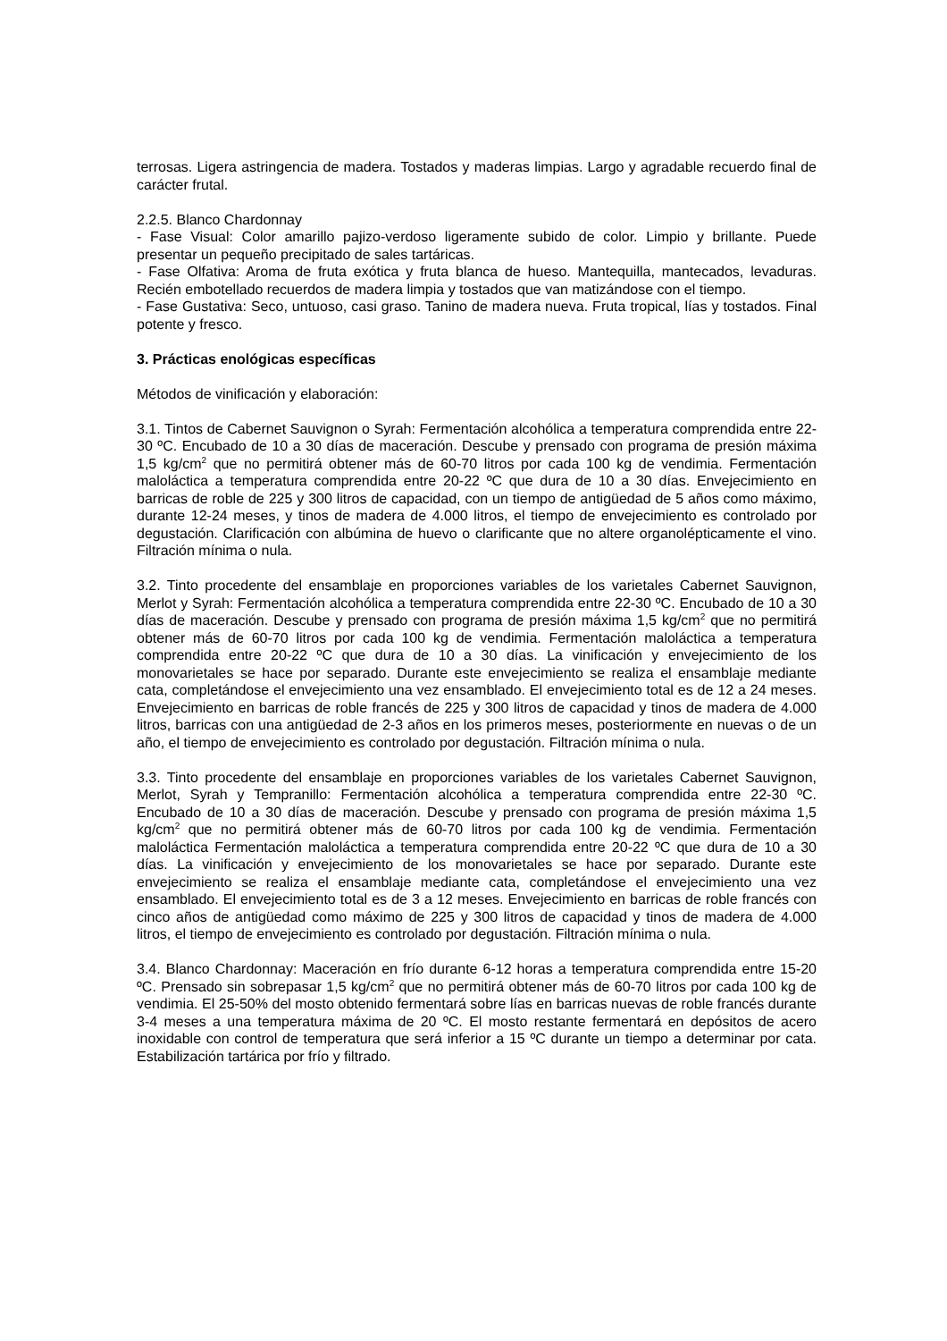terrosas. Ligera astringencia de madera. Tostados y maderas limpias. Largo y agradable recuerdo final de carácter frutal.
2.2.5. Blanco Chardonnay
- Fase Visual: Color amarillo pajizo-verdoso ligeramente subido de color. Limpio y brillante. Puede presentar un pequeño precipitado de sales tartáricas.
- Fase Olfativa: Aroma de fruta exótica y fruta blanca de hueso. Mantequilla, mantecados, levaduras. Recién embotellado recuerdos de madera limpia y tostados que van matizándose con el tiempo.
- Fase Gustativa: Seco, untuoso, casi graso. Tanino de madera nueva. Fruta tropical, lías y tostados. Final potente y fresco.
3. Prácticas enológicas específicas
Métodos de vinificación y elaboración:
3.1. Tintos de Cabernet Sauvignon o Syrah: Fermentación alcohólica a temperatura comprendida entre 22-30 ºC. Encubado de 10 a 30 días de maceración. Descube y prensado con programa de presión máxima 1,5 kg/cm<sup>2</sup> que no permitirá obtener más de 60-70 litros por cada 100 kg de vendimia. Fermentación maloláctica a temperatura comprendida entre 20-22 ºC que dura de 10 a 30 días. Envejecimiento en barricas de roble de 225 y 300 litros de capacidad, con un tiempo de antigüedad de 5 años como máximo, durante 12-24 meses, y tinos de madera de 4.000 litros, el tiempo de envejecimiento es controlado por degustación. Clarificación con albúmina de huevo o clarificante que no altere organolépticamente el vino. Filtración mínima o nula.
3.2. Tinto procedente del ensamblaje en proporciones variables de los varietales Cabernet Sauvignon, Merlot y Syrah: Fermentación alcohólica a temperatura comprendida entre 22-30 ºC. Encubado de 10 a 30 días de maceración. Descube y prensado con programa de presión máxima 1,5 kg/cm<sup>2</sup> que no permitirá obtener más de 60-70 litros por cada 100 kg de vendimia. Fermentación maloláctica a temperatura comprendida entre 20-22 ºC que dura de 10 a 30 días. La vinificación y envejecimiento de los monovarietales se hace por separado. Durante este envejecimiento se realiza el ensamblaje mediante cata, completándose el envejecimiento una vez ensamblado. El envejecimiento total es de 12 a 24 meses. Envejecimiento en barricas de roble francés de 225 y 300 litros de capacidad y tinos de madera de 4.000 litros, barricas con una antigüedad de 2-3 años en los primeros meses, posteriormente en nuevas o de un año, el tiempo de envejecimiento es controlado por degustación. Filtración mínima o nula.
3.3. Tinto procedente del ensamblaje en proporciones variables de los varietales Cabernet Sauvignon, Merlot, Syrah y Tempranillo: Fermentación alcohólica a temperatura comprendida entre 22-30 ºC. Encubado de 10 a 30 días de maceración. Descube y prensado con programa de presión máxima 1,5 kg/cm<sup>2</sup> que no permitirá obtener más de 60-70 litros por cada 100 kg de vendimia. Fermentación maloláctica Fermentación maloláctica a temperatura comprendida entre 20-22 ºC que dura de 10 a 30 días. La vinificación y envejecimiento de los monovarietales se hace por separado. Durante este envejecimiento se realiza el ensamblaje mediante cata, completándose el envejecimiento una vez ensamblado. El envejecimiento total es de 3 a 12 meses. Envejecimiento en barricas de roble francés con cinco años de antigüedad como máximo de 225 y 300 litros de capacidad y tinos de madera de 4.000 litros, el tiempo de envejecimiento es controlado por degustación. Filtración mínima o nula.
3.4. Blanco Chardonnay: Maceración en frío durante 6-12 horas a temperatura comprendida entre 15-20 ºC. Prensado sin sobrepasar 1,5 kg/cm<sup>2</sup> que no permitirá obtener más de 60-70 litros por cada 100 kg de vendimia. El 25-50% del mosto obtenido fermentará sobre lías en barricas nuevas de roble francés durante 3-4 meses a una temperatura máxima de 20 ºC. El mosto restante fermentará en depósitos de acero inoxidable con control de temperatura que será inferior a 15 ºC durante un tiempo a determinar por cata. Estabilización tartárica por frío y filtrado.